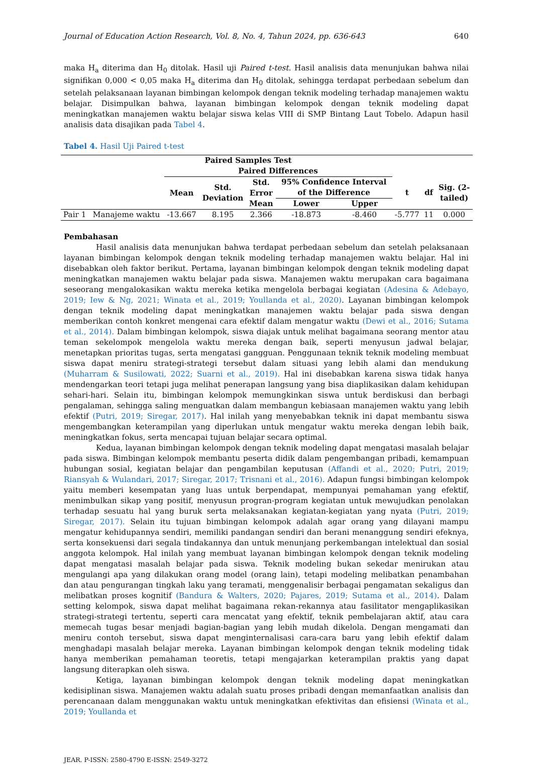Journal of Education Action Research, Vol. 8, No. 4, Tahun 2024, pp. 636-643 640
maka H<sub>a</sub> diterima dan H<sub>0</sub> ditolak. Hasil uji Paired t-test. Hasil analisis data menunjukan bahwa nilai signifikan 0,000 < 0,05 maka H<sub>a</sub> diterima dan H<sub>0</sub> ditolak, sehingga terdapat perbedaan sebelum dan setelah pelaksanaan layanan bimbingan kelompok dengan teknik modeling terhadap manajemen waktu belajar. Disimpulkan bahwa, layanan bimbingan kelompok dengan teknik modeling dapat meningkatkan manajemen waktu belajar siswa kelas VIII di SMP Bintang Laut Tobelo. Adapun hasil analisis data disajikan pada Tabel 4.
Tabel 4. Hasil Uji Paired t-test
| Paired Samples Test | | | | | | | | | |
| --- | --- | --- | --- | --- | --- | --- | --- | --- | --- |
| | | Paired Differences | | | | | | | |
| | | Mean | Std. Deviation | Std. Error Mean | 95% Confidence Interval of the Difference | | t | df | Sig. (2- tailed) |
| | | | | | Lower | Upper | | | |
| Pair 1 | Manajeme waktu | -13.667 | 8.195 | 2.366 | -18.873 | -8.460 | -5.777 | 11 | 0.000 |
Pembahasan
Hasil analisis data menunjukan bahwa terdapat perbedaan sebelum dan setelah pelaksanaan layanan bimbingan kelompok dengan teknik modeling terhadap manajemen waktu belajar. Hal ini disebabkan oleh faktor berikut. Pertama, layanan bimbingan kelompok dengan teknik modeling dapat meningkatkan manajemen waktu belajar pada siswa. Manajemen waktu merupakan cara bagaimana seseorang mengalokasikan waktu mereka ketika mengelola berbagai kegiatan (Adesina & Adebayo, 2019; Iew & Ng, 2021; Winata et al., 2019; Youllanda et al., 2020). Layanan bimbingan kelompok dengan teknik modeling dapat meningkatkan manajemen waktu belajar pada siswa dengan memberikan contoh konkret mengenai cara efektif dalam mengatur waktu (Dewi et al., 2016; Sutama et al., 2014). Dalam bimbingan kelompok, siswa diajak untuk melihat bagaimana seorang mentor atau teman sekelompok mengelola waktu mereka dengan baik, seperti menyusun jadwal belajar, menetapkan prioritas tugas, serta mengatasi gangguan. Penggunaan teknik teknik modeling membuat siswa dapat meniru strategi-strategi tersebut dalam situasi yang lebih alami dan mendukung (Muharram & Susilowati, 2022; Suarni et al., 2019). Hal ini disebabkan karena siswa tidak hanya mendengarkan teori tetapi juga melihat penerapan langsung yang bisa diaplikasikan dalam kehidupan sehari-hari. Selain itu, bimbingan kelompok memungkinkan siswa untuk berdiskusi dan berbagi pengalaman, sehingga saling menguatkan dalam membangun kebiasaan manajemen waktu yang lebih efektif (Putri, 2019; Siregar, 2017). Hal inilah yang menyebabkan teknik ini dapat membantu siswa mengembangkan keterampilan yang diperlukan untuk mengatur waktu mereka dengan lebih baik, meningkatkan fokus, serta mencapai tujuan belajar secara optimal.
Kedua, layanan bimbingan kelompok dengan teknik modeling dapat mengatasi masalah belajar pada siswa. Bimbingan kelompok membantu peserta didik dalam pengembangan pribadi, kemampuan hubungan sosial, kegiatan belajar dan pengambilan keputusan (Affandi et al., 2020; Putri, 2019; Riansyah & Wulandari, 2017; Siregar, 2017; Trisnani et al., 2016). Adapun fungsi bimbingan kelompok yaitu memberi kesempatan yang luas untuk berpendapat, mempunyai pemahaman yang efektif, menimbulkan sikap yang positif, menyusun progran-program kegiatan untuk mewujudkan penolakan terhadap sesuatu hal yang buruk serta melaksanakan kegiatan-kegiatan yang nyata (Putri, 2019; Siregar, 2017). Selain itu tujuan bimbingan kelompok adalah agar orang yang dilayani mampu mengatur kehidupannya sendiri, memiliki pandangan sendiri dan berani menanggung sendiri efeknya, serta konsekuensi dari segala tindakannya dan untuk menunjang perkembangan intelektual dan sosial anggota kelompok. Hal inilah yang membuat layanan bimbingan kelompok dengan teknik modeling dapat mengatasi masalah belajar pada siswa. Teknik modeling bukan sekedar menirukan atau mengulangi apa yang dilakukan orang model (orang lain), tetapi modeling melibatkan penambahan dan atau pengurangan tingkah laku yang teramati, menggenalisir berbagai pengamatan sekaligus dan melibatkan proses kognitif (Bandura & Walters, 2020; Pajares, 2019; Sutama et al., 2014). Dalam setting kelompok, siswa dapat melihat bagaimana rekan-rekannya atau fasilitator mengaplikasikan strategi-strategi tertentu, seperti cara mencatat yang efektif, teknik pembelajaran aktif, atau cara memecah tugas besar menjadi bagian-bagian yang lebih mudah dikelola. Dengan mengamati dan meniru contoh tersebut, siswa dapat menginternalisasi cara-cara baru yang lebih efektif dalam menghadapi masalah belajar mereka. Layanan bimbingan kelompok dengan teknik modeling tidak hanya memberikan pemahaman teoretis, tetapi mengajarkan keterampilan praktis yang dapat langsung diterapkan oleh siswa.
Ketiga, layanan bimbingan kelompok dengan teknik modeling dapat meningkatkan kedisiplinan siswa. Manajemen waktu adalah suatu proses pribadi dengan memanfaatkan analisis dan perencanaan dalam menggunakan waktu untuk meningkatkan efektivitas dan efisiensi (Winata et al., 2019; Youllanda et
JEAR. P-ISSN: 2580-4790 E-ISSN: 2549-3272